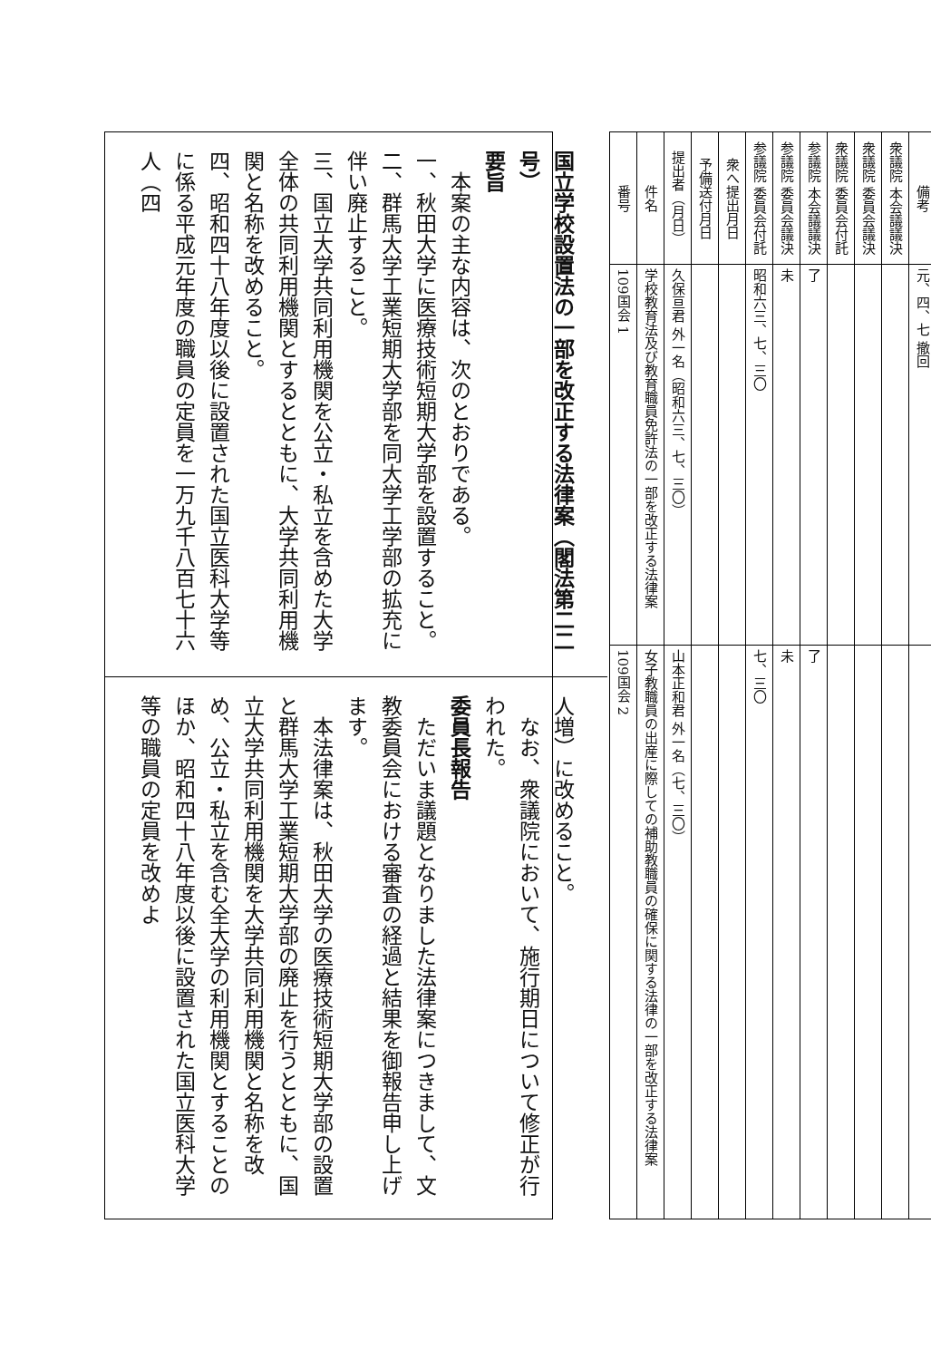国立学校設置法の一部を改正する法律案（閣法第二二号）
要旨
　本案の主な内容は、次のとおりである。
一、秋田大学に医療技術短期大学部を設置すること。
二、群馬大学工業短期大学部を同大学工学部の拡充に伴い廃止すること。
三、国立大学共同利用機関を公立・私立を含めた大学全体の共同利用機関とするとともに、大学共同利用機関と名称を改めること。
四、昭和四十八年度以後に設置された国立医科大学等に係る平成元年度の職員の定員を一万九千八百七十六人（四
人増）に改めること。
　なお、衆議院において、施行期日について修正が行われた。
委員長報告
　ただいま議題となりました法律案につきまして、文教委員会における審査の経過と結果を御報告申し上げます。
　本法律案は、秋田大学の医療技術短期大学部の設置と群馬大学工業短期大学部の廃止を行うとともに、国立大学共同利用機関を大学共同利用機関と名称を改め、公立・私立を含む全大学の利用機関とすることのほか、昭和四十八年度以後に設置された国立医科大学等の職員の定員を改めよ
| 番号 | 件名 | 提出者（月日） | 予備送付月日 | 衆へ提出月日 | 参議院 委員会付託 | 参議院 委員会議決 | 参議院 本会議議決 | 衆議院 委員会付託 | 衆議院 委員会議決 | 衆議院 本会議議決 | 備考 |
| --- | --- | --- | --- | --- | --- | --- | --- | --- | --- | --- | --- |
| 109国会 1 | 学校教育法及び教育職員免許法の一部を改正する法律案 | 久保亘君 外一名（昭和六三、七、三〇） | | | 昭和六三、七、三〇 | 未 | 了 | | | | 元、四、七 撤回 |
| 109国会 2 | 女子教職員の出産に際しての補助教職員の確保に関する法律の一部を改正する法律案 | 山本正和君 外一名（七、三〇） | | | 七、三〇 | 未 | 了 | | | | |